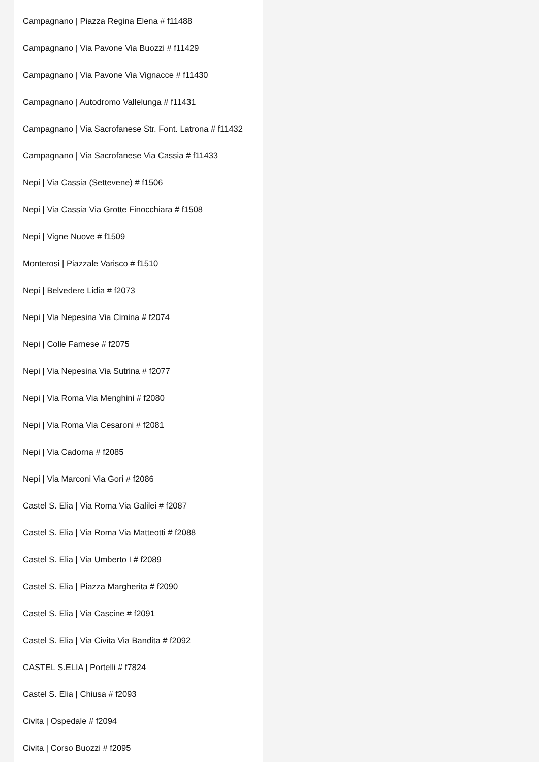Campagnano | Piazza Regina Elena # f11488
Campagnano | Via Pavone Via Buozzi # f11429
Campagnano | Via Pavone Via Vignacce # f11430
Campagnano | Autodromo Vallelunga # f11431
Campagnano | Via Sacrofanese Str. Font. Latrona # f11432
Campagnano | Via Sacrofanese Via Cassia # f11433
Nepi | Via Cassia (Settevene) # f1506
Nepi | Via Cassia Via Grotte Finocchiara # f1508
Nepi | Vigne Nuove # f1509
Monterosi | Piazzale Varisco # f1510
Nepi | Belvedere Lidia # f2073
Nepi | Via Nepesina Via Cimina # f2074
Nepi | Colle Farnese # f2075
Nepi | Via Nepesina Via Sutrina # f2077
Nepi | Via Roma Via Menghini # f2080
Nepi | Via Roma Via Cesaroni # f2081
Nepi | Via Cadorna # f2085
Nepi | Via Marconi Via Gori # f2086
Castel S. Elia | Via Roma Via Galilei # f2087
Castel S. Elia | Via Roma Via Matteotti # f2088
Castel S. Elia | Via Umberto I # f2089
Castel S. Elia | Piazza Margherita # f2090
Castel S. Elia | Via Cascine # f2091
Castel S. Elia | Via Civita Via Bandita # f2092
CASTEL S.ELIA | Portelli # f7824
Castel S. Elia | Chiusa # f2093
Civita | Ospedale # f2094
Civita | Corso Buozzi # f2095